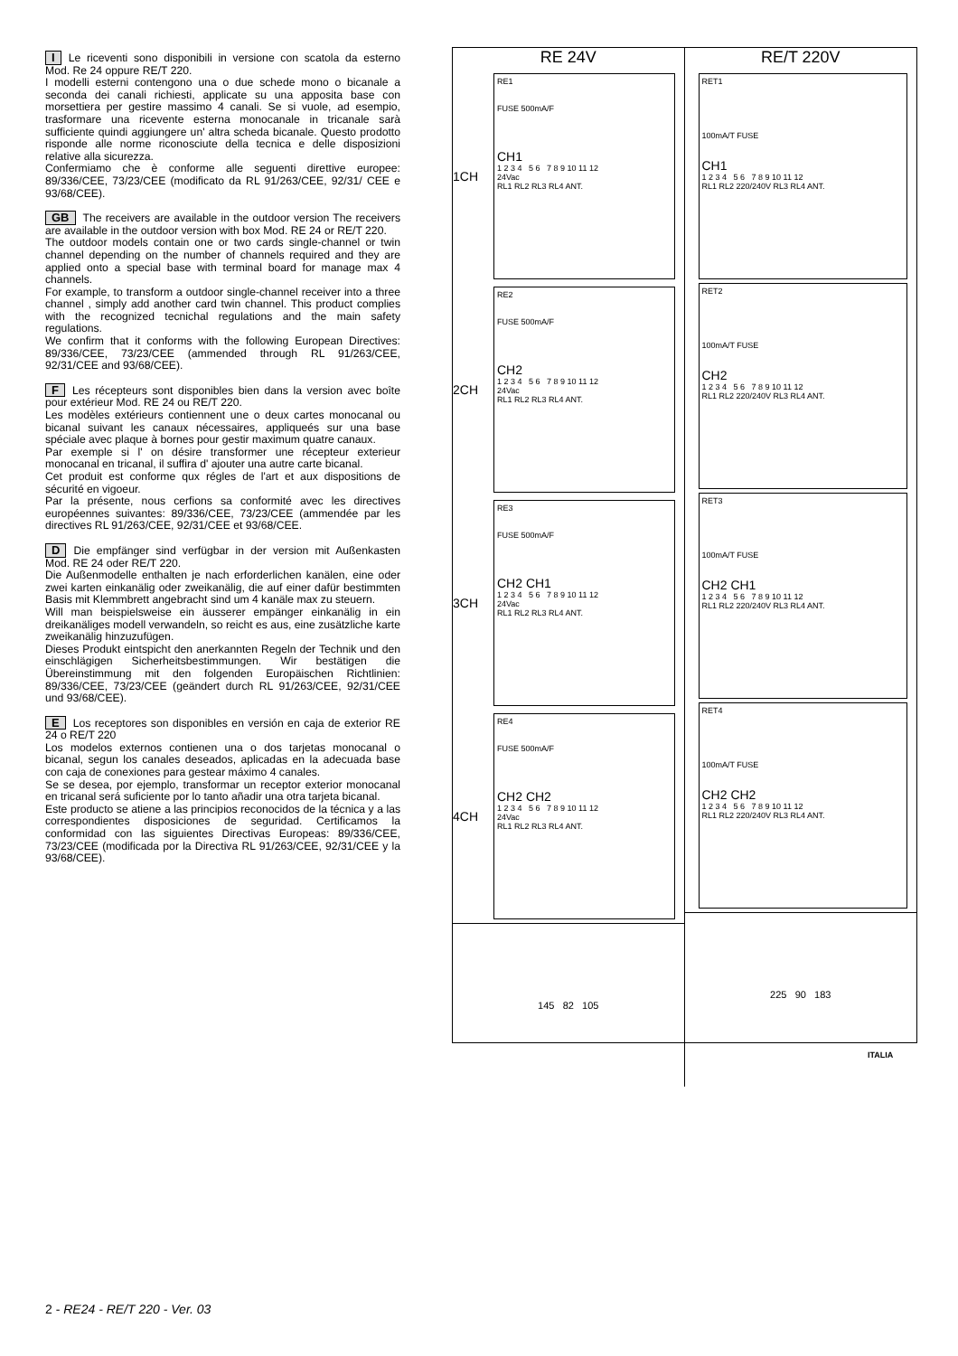I Le riceventi sono disponibili in versione con scatola da esterno Mod. Re 24 oppure RE/T 220.
I modelli esterni contengono una o due schede mono o bicanale a seconda dei canali richiesti, applicate su una apposita base con morsettiera per gestire massimo 4 canali. Se si vuole, ad esempio, trasformare una ricevente esterna monocanale in tricanale sarà sufficiente quindi aggiungere un' altra scheda bicanale. Questo prodotto risponde alle norme riconosciute della tecnica e delle disposizioni relative alla sicurezza.
Confermiamo che è conforme alle seguenti direttive europee: 89/336/CEE, 73/23/CEE (modificato da RL 91/263/CEE, 92/31/ CEE e 93/68/CEE).
GB The receivers are available in the outdoor version The receivers are available in the outdoor version with box Mod. RE 24 or RE/T 220.
The outdoor models contain one or two cards single-channel or twin channel depending on the number of channels required and they are applied onto a special base with terminal board for manage max 4 channels.
For example, to transform a outdoor single-channel receiver into a three channel , simply add another card twin channel. This product complies with the recognized tecnichal regulations and the main safety regulations.
We confirm that it conforms with the following European Directives: 89/336/CEE, 73/23/CEE (ammended through RL 91/263/CEE, 92/31/CEE and 93/68/CEE).
F Les récepteurs sont disponibles bien dans la version avec boîte pour extérieur Mod. RE 24 ou RE/T 220.
Les modèles extérieurs contiennent une o deux cartes monocanal ou bicanal suivant les canaux nécessaires, appliqueés sur una base spéciale avec plaque à bornes pour gestir maximum quatre canaux.
Par exemple si l' on désire transformer une récepteur exterieur monocanal en tricanal, il suffira d' ajouter una autre carte bicanal.
Cet produit est conforme qux régles de l'art et aux dispositions de sécurité en vigoeur.
Par la présente, nous cerfions sa conformité avec les directives européennes suivantes: 89/336/CEE, 73/23/CEE (ammendée par les directives RL 91/263/CEE, 92/31/CEE et 93/68/CEE.
D Die empfänger sind verfügbar in der version mit Außenkasten Mod. RE 24 oder RE/T 220.
Die Außenmodelle enthalten je nach erforderlichen kanälen, eine oder zwei karten einkanälig oder zweikanälig, die auf einer dafür bestimmten Basis mit Klemmbrett angebracht sind um 4 kanäle max zu steuern.
Will man beispielsweise ein äusserer empänger einkanälig in ein dreikanäliges modell verwandeln, so reicht es aus, eine zusätzliche karte zweikanälig hinzuzufügen.
Dieses Produkt eintspicht den anerkannten Regeln der Technik und den einschlägigen Sicherheitsbestimmungen. Wir bestätigen die Übereinstimmung mit den folgenden Europäischen Richtlinien: 89/336/CEE, 73/23/CEE (geändert durch RL 91/263/CEE, 92/31/CEE und 93/68/CEE).
E Los receptores son disponibles en versión en caja de exterior RE 24 o RE/T 220
Los modelos externos contienen una o dos tarjetas monocanal o bicanal, segun los canales deseados, aplicadas en la adecuada base con caja de conexiones para gestear máximo 4 canales.
Se se desea, por ejemplo, transformar un receptor exterior monocanal en tricanal será suficiente por lo tanto añadir una otra tarjeta bicanal.
Este producto se atiene a las principios reconocidos de la técnica y a las correspondientes disposiciones de seguridad. Certificamos la conformidad con las siguientes Directivas Europeas: 89/336/CEE, 73/23/CEE (modificada por la Directiva RL 91/263/CEE, 92/31/CEE y la 93/68/CEE).
RE 24V
1CH
RE1
FUSE 500mA/F
CH1
1 2 3 4 5 6 7 8 9 10 11 12
24Vac
RL1 RL2 RL3 RL4 ANT.
2CH
RE2
FUSE 500mA/F
CH2
1 2 3 4 5 6 7 8 9 10 11 12
24Vac
RL1 RL2 RL3 RL4 ANT.
3CH
RE3
FUSE 500mA/F
CH2 CH1
1 2 3 4 5 6 7 8 9 10 11 12
24Vac
RL1 RL2 RL3 RL4 ANT.
4CH
RE4
FUSE 500mA/F
CH2 CH2
1 2 3 4 5 6 7 8 9 10 11 12
24Vac
RL1 RL2 RL3 RL4 ANT.
145 82 105
RE/T 220V
RET1
100mA/T FUSE
CH1
1 2 3 4 5 6 7 8 9 10 11 12
RL1 RL2 220/240V RL3 RL4 ANT.
RET2
100mA/T FUSE
CH2
1 2 3 4 5 6 7 8 9 10 11 12
RL1 RL2 220/240V RL3 RL4 ANT.
RET3
100mA/T FUSE
CH2 CH1
1 2 3 4 5 6 7 8 9 10 11 12
RL1 RL2 220/240V RL3 RL4 ANT.
RET4
100mA/T FUSE
CH2 CH2
1 2 3 4 5 6 7 8 9 10 11 12
RL1 RL2 220/240V RL3 RL4 ANT.
225 90 183
ITALIA
2 - RE24 - RE/T 220 - Ver. 03